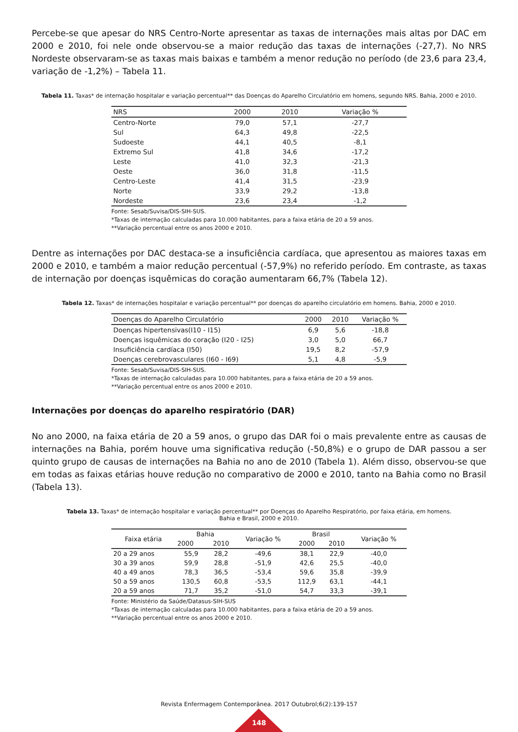Percebe-se que apesar do NRS Centro-Norte apresentar as taxas de internações mais altas por DAC em 2000 e 2010, foi nele onde observou-se a maior redução das taxas de internações (-27,7). No NRS Nordeste observaram-se as taxas mais baixas e também a menor redução no período (de 23,6 para 23,4, variação de -1,2%) – Tabela 11.
Tabela 11. Taxas* de internação hospitalar e variação percentual** das Doenças do Aparelho Circulatório em homens, segundo NRS. Bahia, 2000 e 2010.
| NRS | 2000 | 2010 | Variação % |
| --- | --- | --- | --- |
| Centro-Norte | 79,0 | 57,1 | -27,7 |
| Sul | 64,3 | 49,8 | -22,5 |
| Sudoeste | 44,1 | 40,5 | -8,1 |
| Extremo Sul | 41,8 | 34,6 | -17,2 |
| Leste | 41,0 | 32,3 | -21,3 |
| Oeste | 36,0 | 31,8 | -11,5 |
| Centro-Leste | 41,4 | 31,5 | -23,9 |
| Norte | 33,9 | 29,2 | -13,8 |
| Nordeste | 23,6 | 23,4 | -1,2 |
Fonte: Sesab/Suvisa/DIS-SIH-SUS.
*Taxas de internação calculadas para 10.000 habitantes, para a faixa etária de 20 a 59 anos.
**Variação percentual entre os anos 2000 e 2010.
Dentre as internações por DAC destaca-se a insuficiência cardíaca, que apresentou as maiores taxas em 2000 e 2010, e também a maior redução percentual (-57,9%) no referido período. Em contraste, as taxas de internação por doenças isquêmicas do coração aumentaram 66,7% (Tabela 12).
Tabela 12. Taxas* de internações hospitalar e variação percentual** por doenças do aparelho circulatório em homens. Bahia, 2000 e 2010.
| Doenças do Aparelho Circulatório | 2000 | 2010 | Variação % |
| --- | --- | --- | --- |
| Doenças hipertensivas(I10 - I15) | 6,9 | 5,6 | -18,8 |
| Doenças isquêmicas do coração (I20 - I25) | 3,0 | 5,0 | 66,7 |
| Insuficiência cardíaca (I50) | 19,5 | 8,2 | -57,9 |
| Doenças cerebrovasculares (I60 - I69) | 5,1 | 4,8 | -5,9 |
Fonte: Sesab/Suvisa/DIS-SIH-SUS.
*Taxas de internação calculadas para 10.000 habitantes, para a faixa etária de 20 a 59 anos.
**Variação percentual entre os anos 2000 e 2010.
Internações por doenças do aparelho respiratório (DAR)
No ano 2000, na faixa etária de 20 a 59 anos, o grupo das DAR foi o mais prevalente entre as causas de internações na Bahia, porém houve uma significativa redução (-50,8%) e o grupo de DAR passou a ser quinto grupo de causas de internações na Bahia no ano de 2010 (Tabela 1). Além disso, observou-se que em todas as faixas etárias houve redução no comparativo de 2000 e 2010, tanto na Bahia como no Brasil (Tabela 13).
Tabela 13. Taxas* de internação hospitalar e variação percentual** por Doenças do Aparelho Respiratório, por faixa etária, em homens.
Bahia e Brasil, 2000 e 2010.
| Faixa etária | Bahia | | Variação % | Brasil | | Variação % |
| --- | --- | --- | --- | --- | --- | --- |
| | 2000 | 2010 | | 2000 | 2010 | |
| 20 a 29 anos | 55,9 | 28,2 | -49,6 | 38,1 | 22,9 | -40,0 |
| 30 a 39 anos | 59,9 | 28,8 | -51,9 | 42,6 | 25,5 | -40,0 |
| 40 a 49 anos | 78,3 | 36,5 | -53,4 | 59,6 | 35,8 | -39,9 |
| 50 a 59 anos | 130,5 | 60,8 | -53,5 | 112,9 | 63,1 | -44,1 |
| 20 a 59 anos | 71,7 | 35,2 | -51,0 | 54,7 | 33,3 | -39,1 |
Fonte: Ministério da Saúde/Datasus-SIH-SUS
*Taxas de internação calculadas para 10.000 habitantes, para a faixa etária de 20 a 59 anos.
**Variação percentual entre os anos 2000 e 2010.
Revista Enfermagem Contemporânea. 2017 Outubrol;6(2):139-157
148